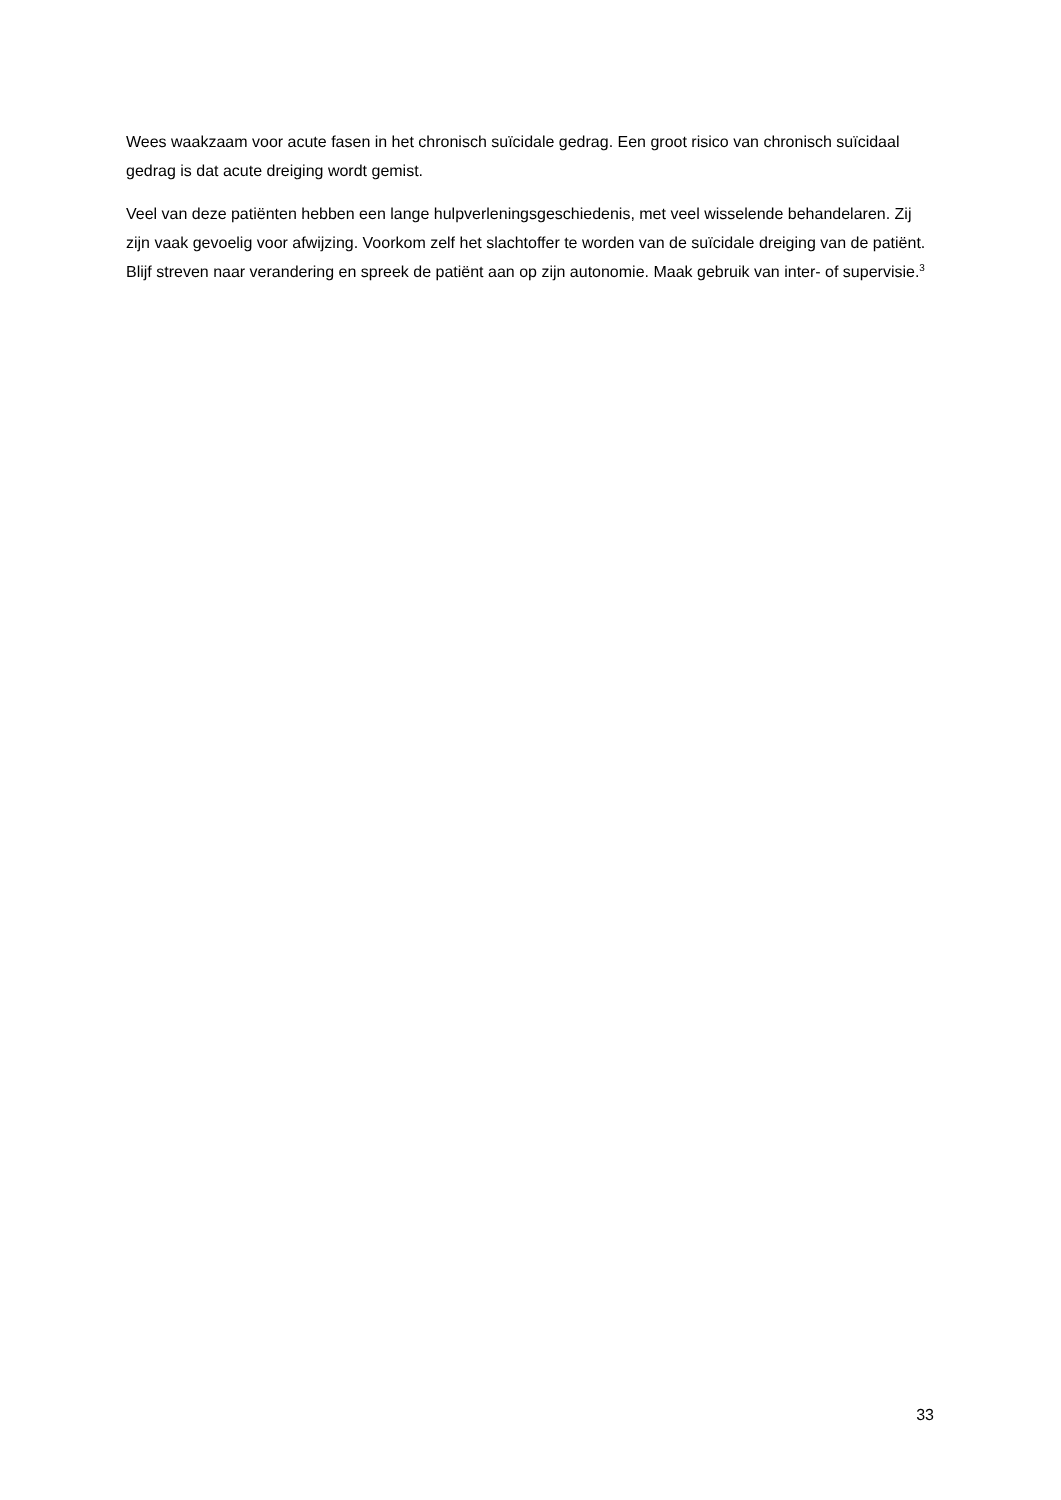Wees waakzaam voor acute fasen in het chronisch suïcidale gedrag. Een groot risico van chronisch suïcidaal gedrag is dat acute dreiging wordt gemist.
Veel van deze patiënten hebben een lange hulpverleningsgeschiedenis, met veel wisselende behandelaren. Zij zijn vaak gevoelig voor afwijzing. Voorkom zelf het slachtoffer te worden van de suïcidale dreiging van de patiënt. Blijf streven naar verandering en spreek de patiënt aan op zijn autonomie. Maak gebruik van inter- of supervisie.<sup>3</sup>
33